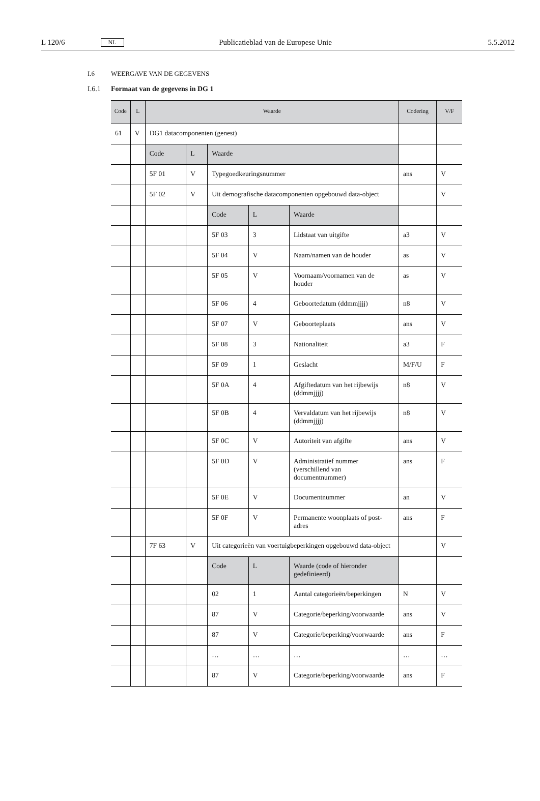L 120/6 NL Publicatieblad van de Europese Unie 5.5.2012
I.6 WEERGAVE VAN DE GEGEVENS
I.6.1 Formaat van de gegevens in DG 1
| Code | L | Waarde | | | | | Codering | V/F |
| --- | --- | --- | --- | --- | --- | --- | --- | --- |
| 61 | V | DG1 datacomponenten (genest) | | | | | | |
| | | Code | L | Waarde | | | | |
| | | 5F 01 | V | Typegoedkeuringsnummer | | | ans | V |
| | | 5F 02 | V | Uit demografische datacomponenten opgebouwd data-object | | | | V |
| | | | | Code | L | Waarde | | |
| | | | | 5F 03 | 3 | Lidstaat van uitgifte | a3 | V |
| | | | | 5F 04 | V | Naam/namen van de houder | as | V |
| | | | | 5F 05 | V | Voornaam/voornamen van de houder | as | V |
| | | | | 5F 06 | 4 | Geboortedatum (ddmmjjjj) | n8 | V |
| | | | | 5F 07 | V | Geboorteplaats | ans | V |
| | | | | 5F 08 | 3 | Nationaliteit | a3 | F |
| | | | | 5F 09 | 1 | Geslacht | M/F/U | F |
| | | | | 5F 0A | 4 | Afgiftedatum van het rijbewijs (ddmmjjjj) | n8 | V |
| | | | | 5F 0B | 4 | Vervaldatum van het rijbewijs (ddmmjjjj) | n8 | V |
| | | | | 5F 0C | V | Autoriteit van afgifte | ans | V |
| | | | | 5F 0D | V | Administratief nummer (verschillend van documentnummer) | ans | F |
| | | | | 5F 0E | V | Documentnummer | an | V |
| | | | | 5F 0F | V | Permanente woonplaats of post-adres | ans | F |
| | | 7F 63 | V | Uit categorieën van voertuigbeperkingen opgebouwd data-object | | | | V |
| | | | | Code | L | Waarde (code of hieronder gedefinieerd) | | |
| | | | | 02 | 1 | Aantal categorieën/beperkingen | N | V |
| | | | | 87 | V | Categorie/beperking/voorwaarde | ans | V |
| | | | | 87 | V | Categorie/beperking/voorwaarde | ans | F |
| | | | | … | … | … | … | … |
| | | | | 87 | V | Categorie/beperking/voorwaarde | ans | F |